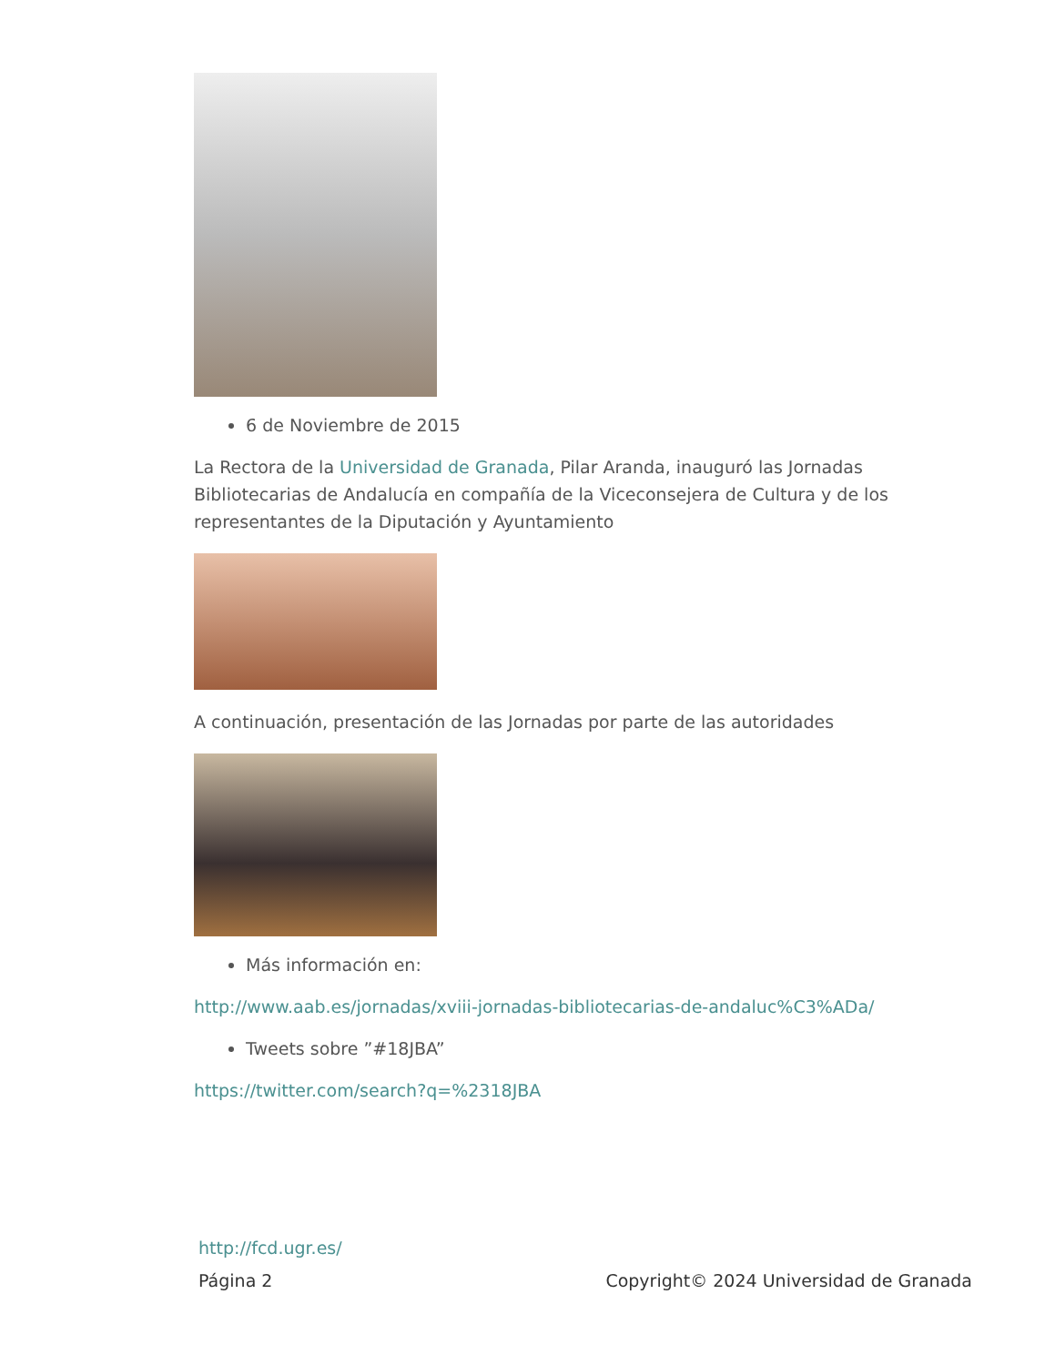6 de Noviembre de 2015
La Rectora de la Universidad de Granada, Pilar Aranda, inauguró las Jornadas Bibliotecarias de Andalucía en compañía de la Viceconsejera de Cultura y de los representantes de la Diputación y Ayuntamiento
A continuación, presentación de las Jornadas por parte de las autoridades
Más información en:
http://www.aab.es/jornadas/xviii-jornadas-bibliotecarias-de-andaluc%C3%ADa/
Tweets sobre ”#18JBA”
https://twitter.com/search?q=%2318JBA
http://fcd.ugr.es/
Página 2 Copyright© 2024 Universidad de Granada